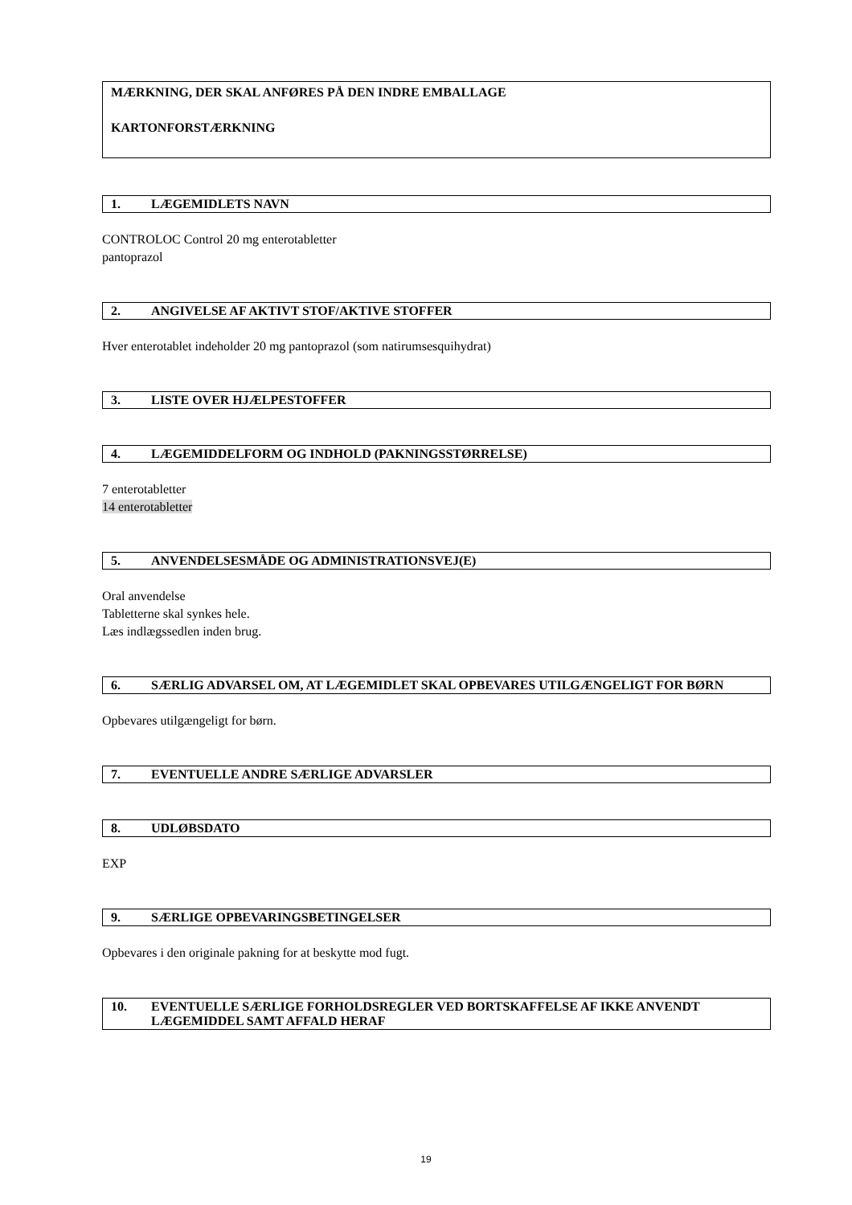MÆRKNING, DER SKAL ANFØRES PÅ DEN INDRE EMBALLAGE
KARTONFORSTÆRKNING
1. LÆGEMIDLETS NAVN
CONTROLOC Control 20 mg enterotabletter
pantoprazol
2. ANGIVELSE AF AKTIVT STOF/AKTIVE STOFFER
Hver enterotablet indeholder 20 mg pantoprazol (som natirumsesquihydrat)
3. LISTE OVER HJÆLPESTOFFER
4. LÆGEMIDDELFORM OG INDHOLD (PAKNINGSSTØRRELSE)
7 enterotabletter
14 enterotabletter
5. ANVENDELSESMÅDE OG ADMINISTRATIONSVEJ(E)
Oral anvendelse
Tabletterne skal synkes hele.
Læs indlægssedlen inden brug.
6. SÆRLIG ADVARSEL OM, AT LÆGEMIDLET SKAL OPBEVARES UTILGÆNGELIGT FOR BØRN
Opbevares utilgængeligt for børn.
7. EVENTUELLE ANDRE SÆRLIGE ADVARSLER
8. UDLØBSDATO
EXP
9. SÆRLIGE OPBEVARINGSBETINGELSER
Opbevares i den originale pakning for at beskytte mod fugt.
10. EVENTUELLE SÆRLIGE FORHOLDSREGLER VED BORTSKAFFELSE AF IKKE ANVENDT LÆGEMIDDEL SAMT AFFALD HERAF
19